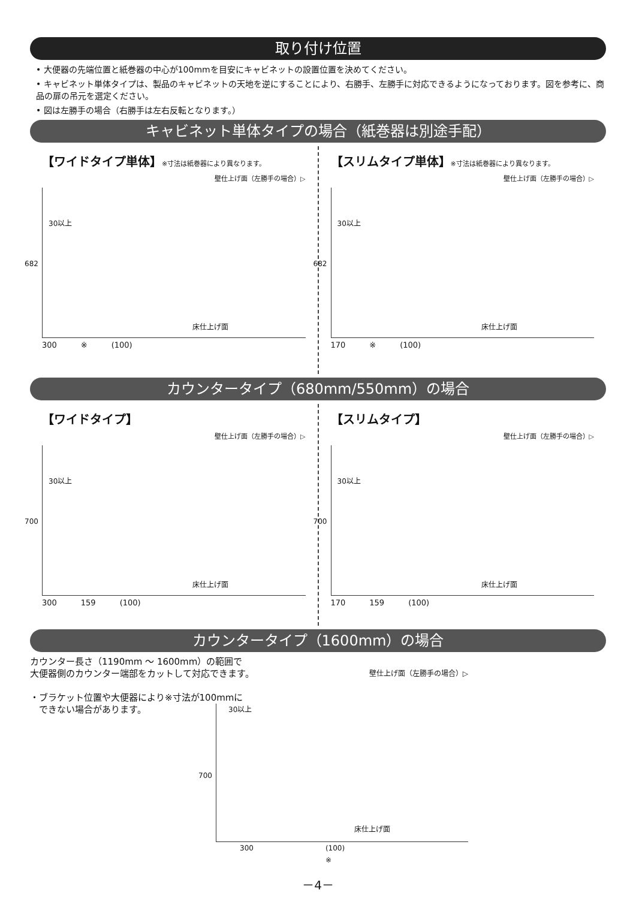取り付け位置
• 大便器の先端位置と紙巻器の中心が100mmを目安にキャビネットの設置位置を決めてください。
• キャビネット単体タイプは、製品のキャビネットの天地を逆にすることにより、右勝手、左勝手に対応できるようになっております。図を参考に、商品の扉の吊元を選定ください。
• 図は左勝手の場合（右勝手は左右反転となります。）
キャビネット単体タイプの場合（紙巻器は別途手配）
【ワイドタイプ単体】※寸法は紙巻器により異なります。
壁仕上げ面（左勝手の場合）▷
30以上
682
床仕上げ面
300 ※ (100)
【スリムタイプ単体】※寸法は紙巻器により異なります。
壁仕上げ面（左勝手の場合）▷
30以上
682
床仕上げ面
170 ※ (100)
カウンタータイプ（680mm/550mm）の場合
【ワイドタイプ】
壁仕上げ面（左勝手の場合）▷
30以上
700
床仕上げ面
300 159 (100)
【スリムタイプ】
壁仕上げ面（左勝手の場合）▷
30以上
700
床仕上げ面
170 159 (100)
カウンタータイプ（1600mm）の場合
カウンター長さ（1190mm ～ 1600mm）の範囲で
大便器側のカウンター端部をカットして対応できます。
・ブラケット位置や大便器により※寸法が100mmに
　できない場合があります。
壁仕上げ面（左勝手の場合）▷
30以上
700
床仕上げ面
300 (100)
※
－4－